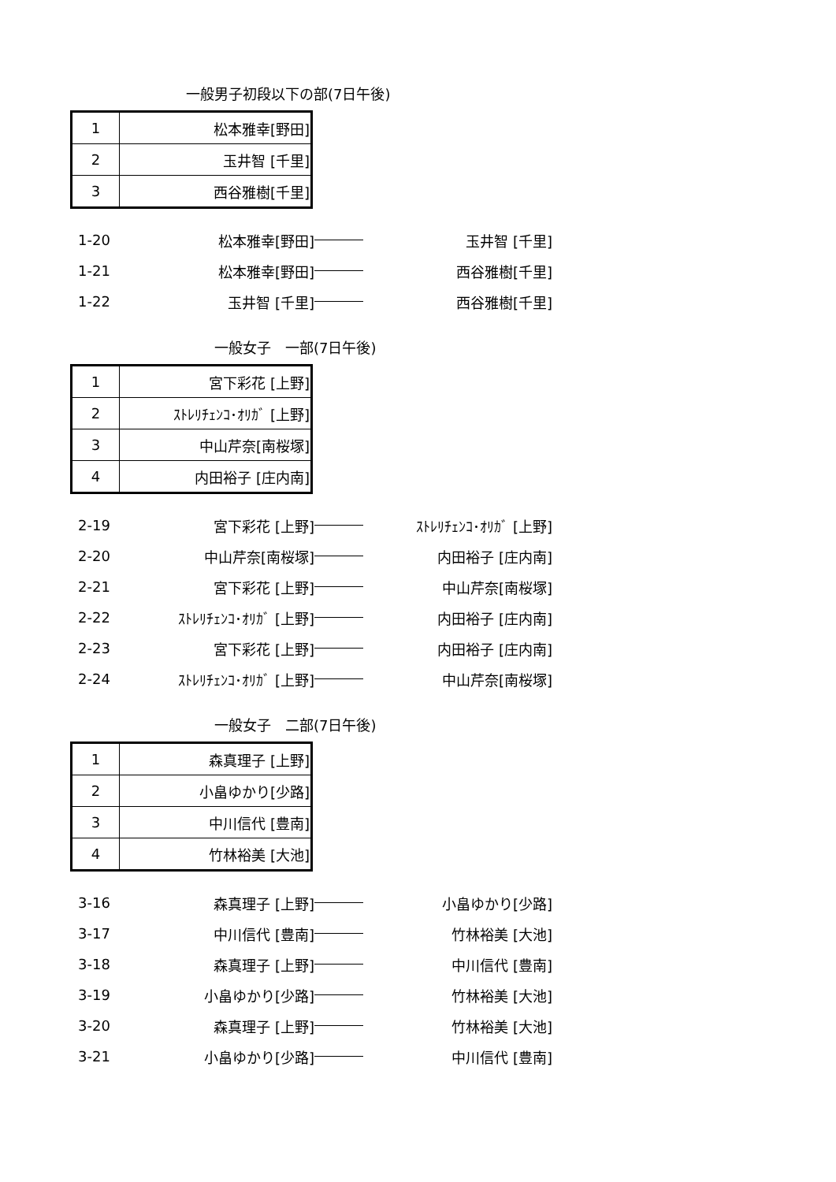一般男子初段以下の部(7日午後)
| 1 | 松本雅幸[野田] |
| 2 | 玉井智 [千里] |
| 3 | 西谷雅樹[千里] |
| 1-20 | 松本雅幸[野田] | | 玉井智 [千里] |
| 1-21 | 松本雅幸[野田] | | 西谷雅樹[千里] |
| 1-22 | 玉井智 [千里] | | 西谷雅樹[千里] |
一般女子　一部(7日午後)
| 1 | 宮下彩花 [上野] |
| 2 | ｽﾄﾚﾘﾁｪﾝｺ･ｵﾘｶﾞ [上野] |
| 3 | 中山芹奈[南桜塚] |
| 4 | 内田裕子 [庄内南] |
| 2-19 | 宮下彩花 [上野] | | ｽﾄﾚﾘﾁｪﾝｺ･ｵﾘｶﾞ [上野] |
| 2-20 | 中山芹奈[南桜塚] | | 内田裕子 [庄内南] |
| 2-21 | 宮下彩花 [上野] | | 中山芹奈[南桜塚] |
| 2-22 | ｽﾄﾚﾘﾁｪﾝｺ･ｵﾘｶﾞ [上野] | | 内田裕子 [庄内南] |
| 2-23 | 宮下彩花 [上野] | | 内田裕子 [庄内南] |
| 2-24 | ｽﾄﾚﾘﾁｪﾝｺ･ｵﾘｶﾞ [上野] | | 中山芹奈[南桜塚] |
一般女子　二部(7日午後)
| 1 | 森真理子 [上野] |
| 2 | 小畠ゆかり[少路] |
| 3 | 中川信代 [豊南] |
| 4 | 竹林裕美 [大池] |
| 3-16 | 森真理子 [上野] | | 小畠ゆかり[少路] |
| 3-17 | 中川信代 [豊南] | | 竹林裕美 [大池] |
| 3-18 | 森真理子 [上野] | | 中川信代 [豊南] |
| 3-19 | 小畠ゆかり[少路] | | 竹林裕美 [大池] |
| 3-20 | 森真理子 [上野] | | 竹林裕美 [大池] |
| 3-21 | 小畠ゆかり[少路] | | 中川信代 [豊南] |